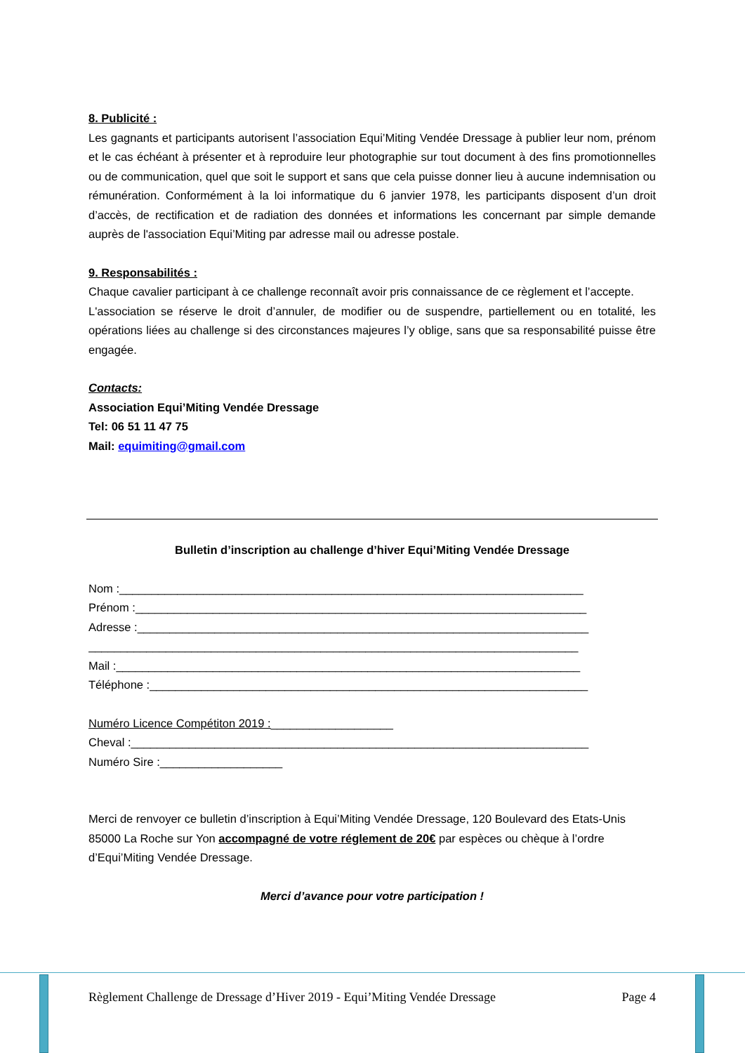8. Publicité :
Les gagnants et participants autorisent l’association Equi’Miting Vendée Dressage à publier leur nom, prénom et le cas échéant à présenter et à reproduire leur photographie sur tout document à des fins promotionnelles ou de communication, quel que soit le support et sans que cela puisse donner lieu à aucune indemnisation ou rémunération. Conformément à la loi informatique du 6 janvier 1978, les participants disposent d’un droit d’accès, de rectification et de radiation des données et informations les concernant par simple demande auprès de l'association Equi’Miting par adresse mail ou adresse postale.
9. Responsabilités :
Chaque cavalier participant à ce challenge reconnaît avoir pris connaissance de ce règlement et l’accepte.
L'association se réserve le droit d’annuler, de modifier ou de suspendre, partiellement ou en totalité, les opérations liées au challenge si des circonstances majeures l’y oblige, sans que sa responsabilité puisse être engagée.
Contacts:
Association Equi’Miting Vendée Dressage
Tel: 06 51 11 47 75
Mail: equimiting@gmail.com
Bulletin d’inscription au challenge d’hiver Equi’Miting Vendée Dressage
Nom :________________________________________________________________________
Prénom :______________________________________________________________________
Adresse :______________________________________________________________________
____________________________________________________________________________
Mail :________________________________________________________________________
Téléphone :____________________________________________________________________
Numéro Licence Compétiton 2019 :___________________
Cheval :_______________________________________________________________________
Numéro Sire :___________________
Merci de renvoyer ce bulletin d’inscription à Equi’Miting Vendée Dressage, 120 Boulevard des Etats-Unis 85000 La Roche sur Yon accompagné de votre réglement de 20€ par espèces ou chèque à l’ordre d’Equi’Miting Vendée Dressage.
Merci d’avance pour votre participation !
Règlement Challenge de Dressage d’Hiver 2019 - Equi’Miting Vendée Dressage Page 4